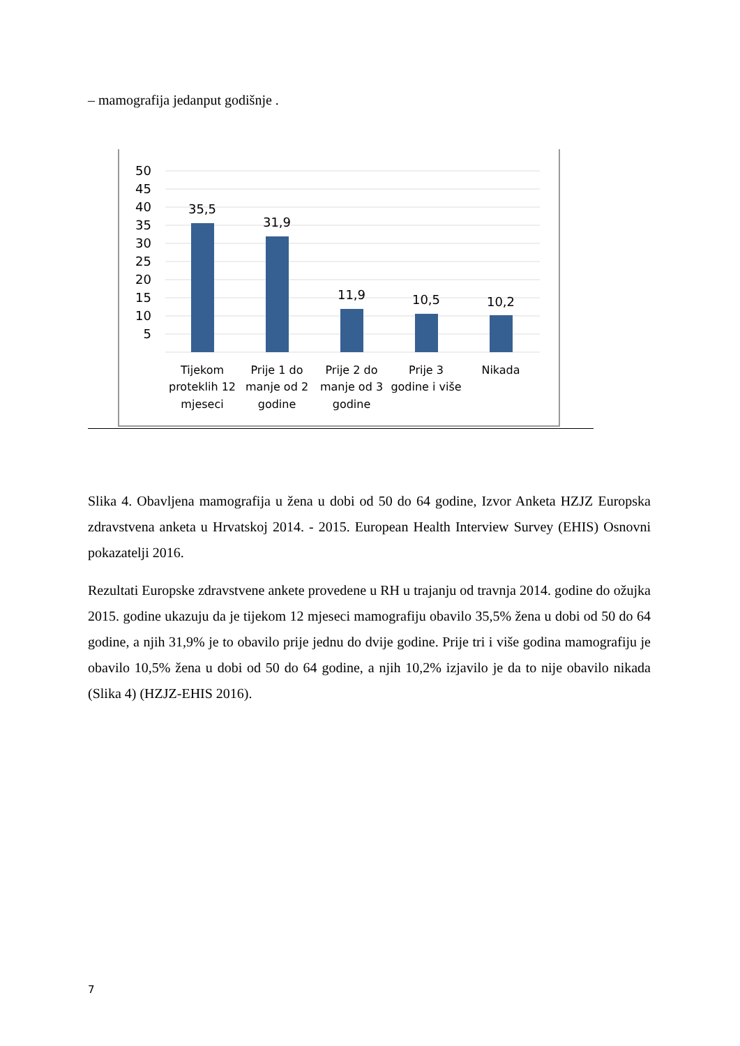– mamografija jedanput godišnje .
50
45
40
35
30
25
20
15
10
5
35,5
31,9
11,9
10,5
10,2
Tijekom
proteklih 12
mjeseci
Prije 1 do
manje od 2
godine
Prije 2 do
manje od 3
godine
Prije 3
godine i više
Nikada
Slika 4. Obavljena mamografija u žena u dobi od 50 do 64 godine, Izvor Anketa HZJZ Europska zdravstvena anketa u Hrvatskoj 2014. - 2015. European Health Interview Survey (EHIS) Osnovni pokazatelji 2016.
Rezultati Europske zdravstvene ankete provedene u RH u trajanju od travnja 2014. godine do ožujka 2015. godine ukazuju da je tijekom 12 mjeseci mamografiju obavilo 35,5% žena u dobi od 50 do 64 godine, a njih 31,9% je to obavilo prije jednu do dvije godine. Prije tri i više godina mamografiju je obavilo 10,5% žena u dobi od 50 do 64 godine, a njih 10,2% izjavilo je da to nije obavilo nikada (Slika 4) (HZJZ-EHIS 2016).
7